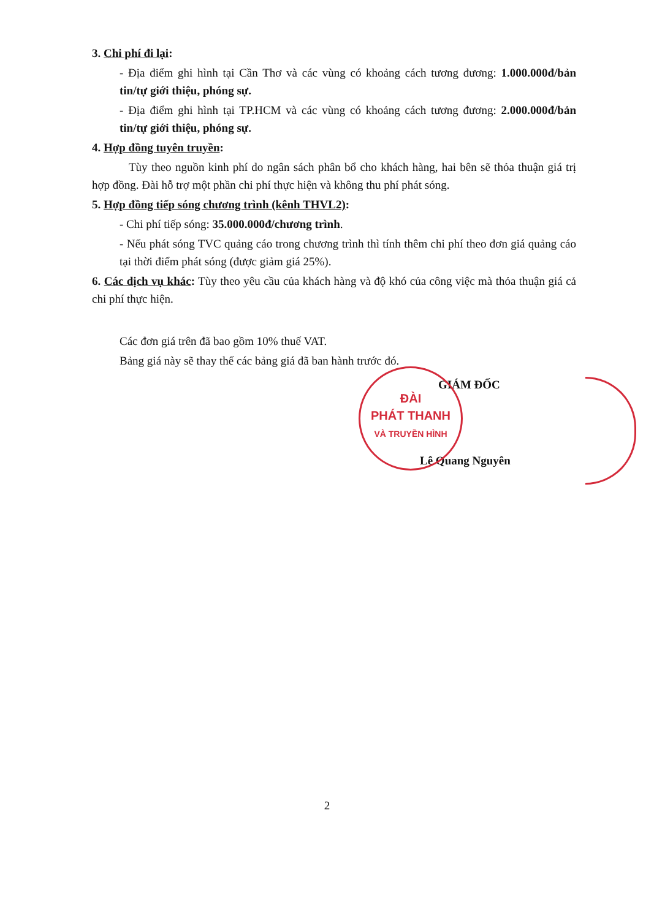3. Chi phí đi lại:
- Địa điểm ghi hình tại Cần Thơ và các vùng có khoảng cách tương đương: 1.000.000đ/bản tin/tự giới thiệu, phóng sự.
- Địa điểm ghi hình tại TP.HCM và các vùng có khoảng cách tương đương: 2.000.000đ/bản tin/tự giới thiệu, phóng sự.
4. Hợp đồng tuyên truyền:
Tùy theo nguồn kinh phí do ngân sách phân bổ cho khách hàng, hai bên sẽ thỏa thuận giá trị hợp đồng. Đài hỗ trợ một phần chi phí thực hiện và không thu phí phát sóng.
5. Hợp đồng tiếp sóng chương trình (kênh THVL2):
- Chi phí tiếp sóng: 35.000.000đ/chương trình.
- Nếu phát sóng TVC quảng cáo trong chương trình thì tính thêm chi phí theo đơn giá quảng cáo tại thời điểm phát sóng (được giảm giá 25%).
6. Các dịch vụ khác: Tùy theo yêu cầu của khách hàng và độ khó của công việc mà thỏa thuận giá cả chi phí thực hiện.
Các đơn giá trên đã bao gồm 10% thuế VAT.
Bảng giá này sẽ thay thế các bảng giá đã ban hành trước đó.
GIÁM ĐỐC
Lê Quang Nguyên
ĐÀI
PHÁT THANH
VÀ TRUYỀN HÌNH
2